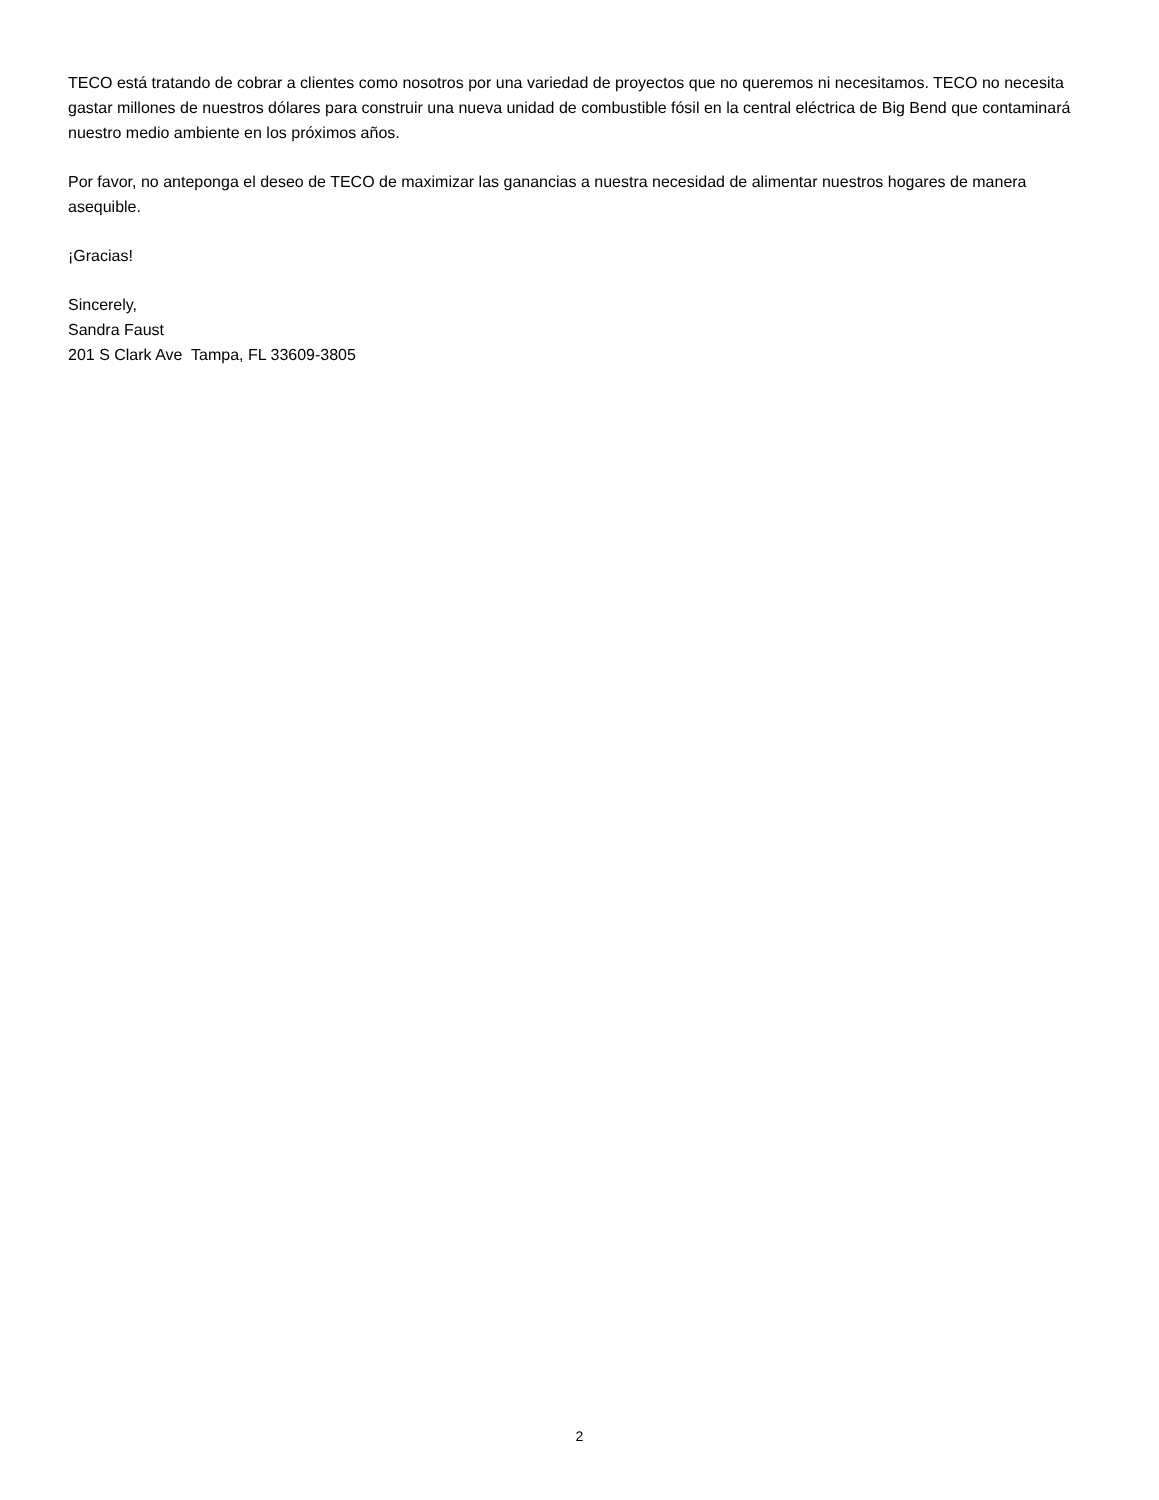TECO está tratando de cobrar a clientes como nosotros por una variedad de proyectos que no queremos ni necesitamos. TECO no necesita gastar millones de nuestros dólares para construir una nueva unidad de combustible fósil en la central eléctrica de Big Bend que contaminará nuestro medio ambiente en los próximos años.
Por favor, no anteponga el deseo de TECO de maximizar las ganancias a nuestra necesidad de alimentar nuestros hogares de manera asequible.
¡Gracias!
Sincerely,
Sandra Faust
201 S Clark Ave Tampa, FL 33609-3805
2